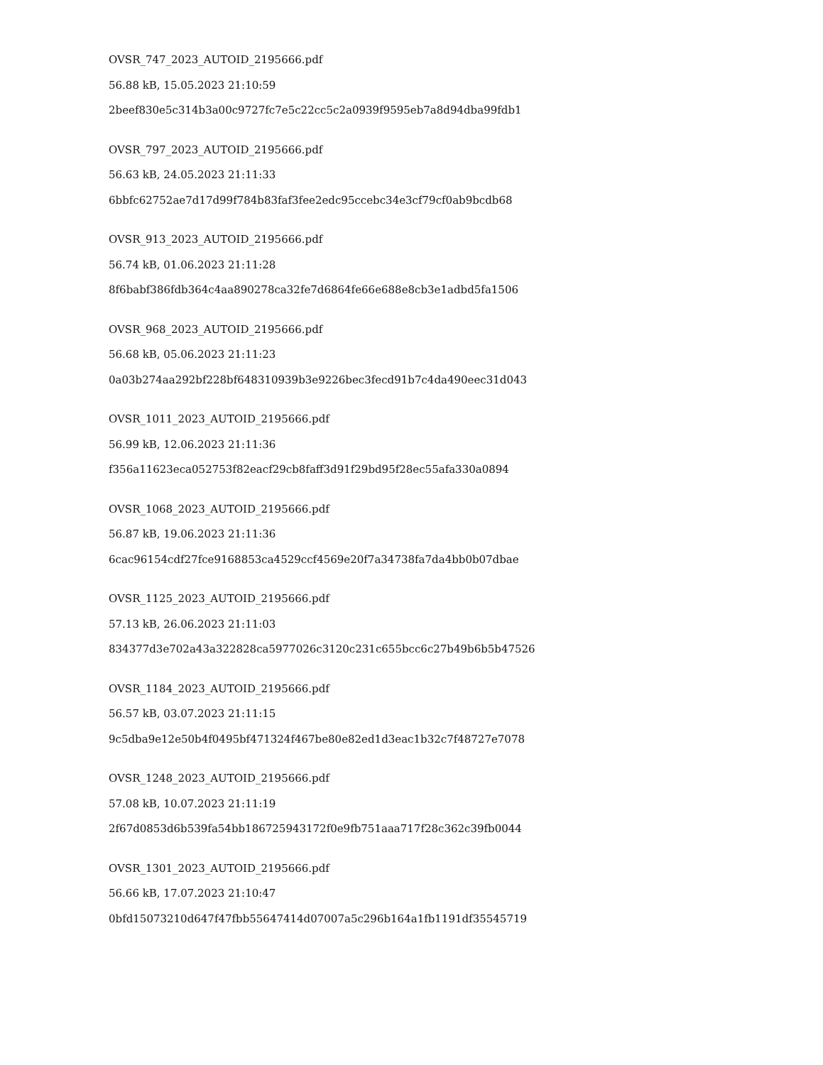OVSR_747_2023_AUTOID_2195666.pdf
56.88 kB, 15.05.2023 21:10:59
2beef830e5c314b3a00c9727fc7e5c22cc5c2a0939f9595eb7a8d94dba99fdb1
OVSR_797_2023_AUTOID_2195666.pdf
56.63 kB, 24.05.2023 21:11:33
6bbfc62752ae7d17d99f784b83faf3fee2edc95ccebc34e3cf79cf0ab9bcdb68
OVSR_913_2023_AUTOID_2195666.pdf
56.74 kB, 01.06.2023 21:11:28
8f6babf386fdb364c4aa890278ca32fe7d6864fe66e688e8cb3e1adbd5fa1506
OVSR_968_2023_AUTOID_2195666.pdf
56.68 kB, 05.06.2023 21:11:23
0a03b274aa292bf228bf648310939b3e9226bec3fecd91b7c4da490eec31d043
OVSR_1011_2023_AUTOID_2195666.pdf
56.99 kB, 12.06.2023 21:11:36
f356a11623eca052753f82eacf29cb8faff3d91f29bd95f28ec55afa330a0894
OVSR_1068_2023_AUTOID_2195666.pdf
56.87 kB, 19.06.2023 21:11:36
6cac96154cdf27fce9168853ca4529ccf4569e20f7a34738fa7da4bb0b07dbae
OVSR_1125_2023_AUTOID_2195666.pdf
57.13 kB, 26.06.2023 21:11:03
834377d3e702a43a322828ca5977026c3120c231c655bcc6c27b49b6b5b47526
OVSR_1184_2023_AUTOID_2195666.pdf
56.57 kB, 03.07.2023 21:11:15
9c5dba9e12e50b4f0495bf471324f467be80e82ed1d3eac1b32c7f48727e7078
OVSR_1248_2023_AUTOID_2195666.pdf
57.08 kB, 10.07.2023 21:11:19
2f67d0853d6b539fa54bb186725943172f0e9fb751aaa717f28c362c39fb0044
OVSR_1301_2023_AUTOID_2195666.pdf
56.66 kB, 17.07.2023 21:10:47
0bfd15073210d647f47fbb55647414d07007a5c296b164a1fb1191df35545719